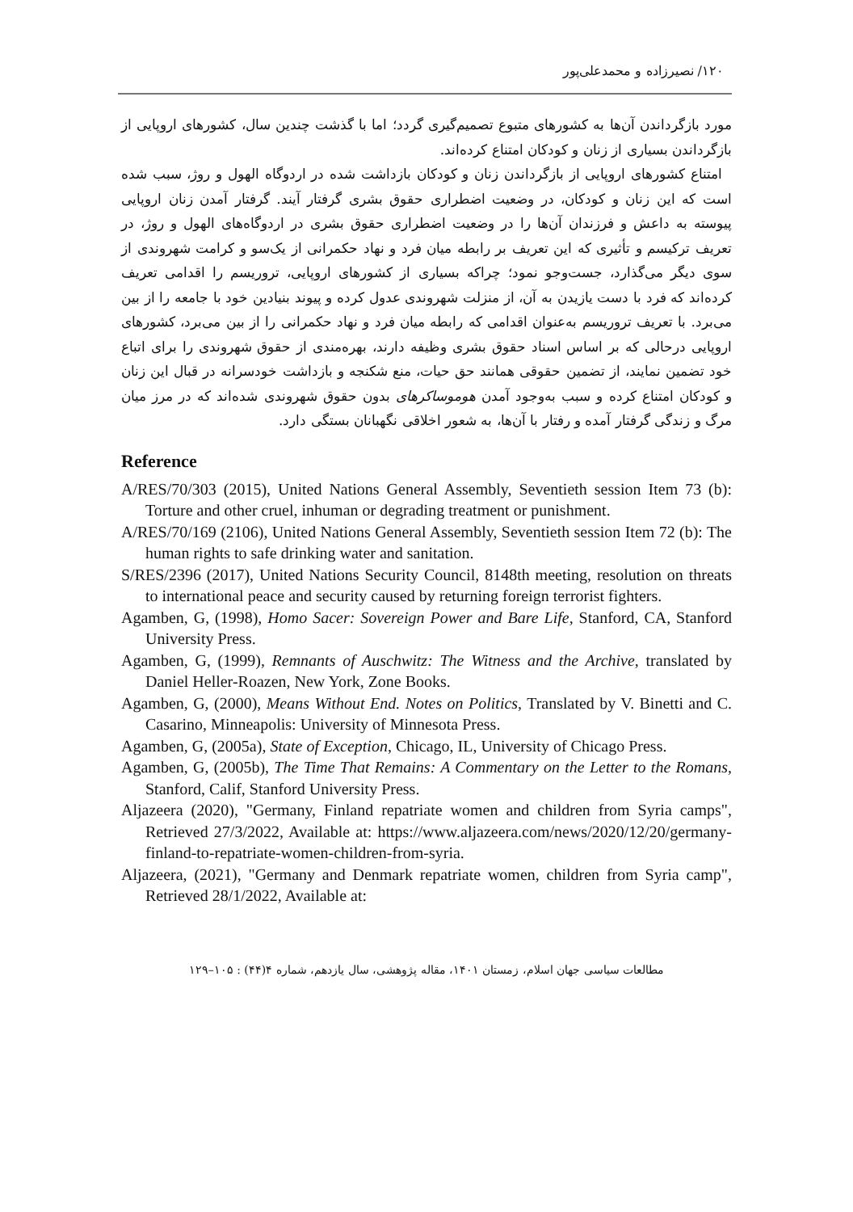۱۲۰/ نصیرزاده و محمدعلی‌پور
مورد بازگرداندن آن‌ها به کشورهای متبوع تصمیم‌گیری گردد؛ اما با گذشت چندین سال، کشورهای اروپایی از بازگرداندن بسیاری از زنان و کودکان امتناع کرده‌اند.
امتناع کشورهای اروپایی از بازگرداندن زنان و کودکان بازداشت شده در اردوگاه الهول و روژ، سبب شده است که این زنان و کودکان، در وضعیت اضطراری حقوق بشری گرفتار آیند. گرفتار آمدن زنان اروپایی پیوسته به داعش و فرزندان آن‌ها را در وضعیت اضطراری حقوق بشری در اردوگاه‌های الهول و روژ، در تعریف ترکیسم و تأثیری که این تعریف بر رابطه میان فرد و نهاد حکمرانی از یک‌سو و کرامت شهروندی از سوی دیگر می‌گذارد، جست‌وجو نمود؛ چراکه بسیاری از کشورهای اروپایی، تروریسم را اقدامی تعریف کرده‌اند که فرد با دست یازیدن به آن، از منزلت شهروندی عدول کرده و پیوند بنیادین خود با جامعه را از بین می‌برد. با تعریف تروریسم به‌عنوان اقدامی که رابطه میان فرد و نهاد حکمرانی را از بین می‌برد، کشورهای اروپایی درحالی که بر اساس اسناد حقوق بشری وظیفه دارند، بهره‌مندی از حقوق شهروندی را برای اتباع خود تضمین نمایند، از تضمین حقوقی همانند حق حیات، منع شکنجه و بازداشت خودسرانه در قبال این زنان و کودکان امتناع کرده و سبب به‌وجود آمدن هوموساکرهای بدون حقوق شهروندی شده‌اند که در مرز میان مرگ و زندگی گرفتار آمده و رفتار با آن‌ها، به شعور اخلاقی نگهبانان بستگی دارد.
Reference
A/RES/70/303 (2015), United Nations General Assembly, Seventieth session Item 73 (b): Torture and other cruel, inhuman or degrading treatment or punishment.
A/RES/70/169 (2106), United Nations General Assembly, Seventieth session Item 72 (b): The human rights to safe drinking water and sanitation.
S/RES/2396 (2017), United Nations Security Council, 8148th meeting, resolution on threats to international peace and security caused by returning foreign terrorist fighters.
Agamben, G, (1998), Homo Sacer: Sovereign Power and Bare Life, Stanford, CA, Stanford University Press.
Agamben, G, (1999), Remnants of Auschwitz: The Witness and the Archive, translated by Daniel Heller-Roazen, New York, Zone Books.
Agamben, G, (2000), Means Without End. Notes on Politics, Translated by V. Binetti and C. Casarino, Minneapolis: University of Minnesota Press.
Agamben, G, (2005a), State of Exception, Chicago, IL, University of Chicago Press.
Agamben, G, (2005b), The Time That Remains: A Commentary on the Letter to the Romans, Stanford, Calif, Stanford University Press.
Aljazeera (2020), "Germany, Finland repatriate women and children from Syria camps", Retrieved 27/3/2022, Available at: https://www.aljazeera.com/news/2020/12/20/germany-finland-to-repatriate-women-children-from-syria.
Aljazeera, (2021), "Germany and Denmark repatriate women, children from Syria camp", Retrieved 28/1/2022, Available at:
مطالعات سیاسی جهان اسلام، زمستان ۱۴۰۱، مقاله پژوهشی، سال یازدهم، شماره ۴(۴۴) : ۱۰۵–۱۲۹